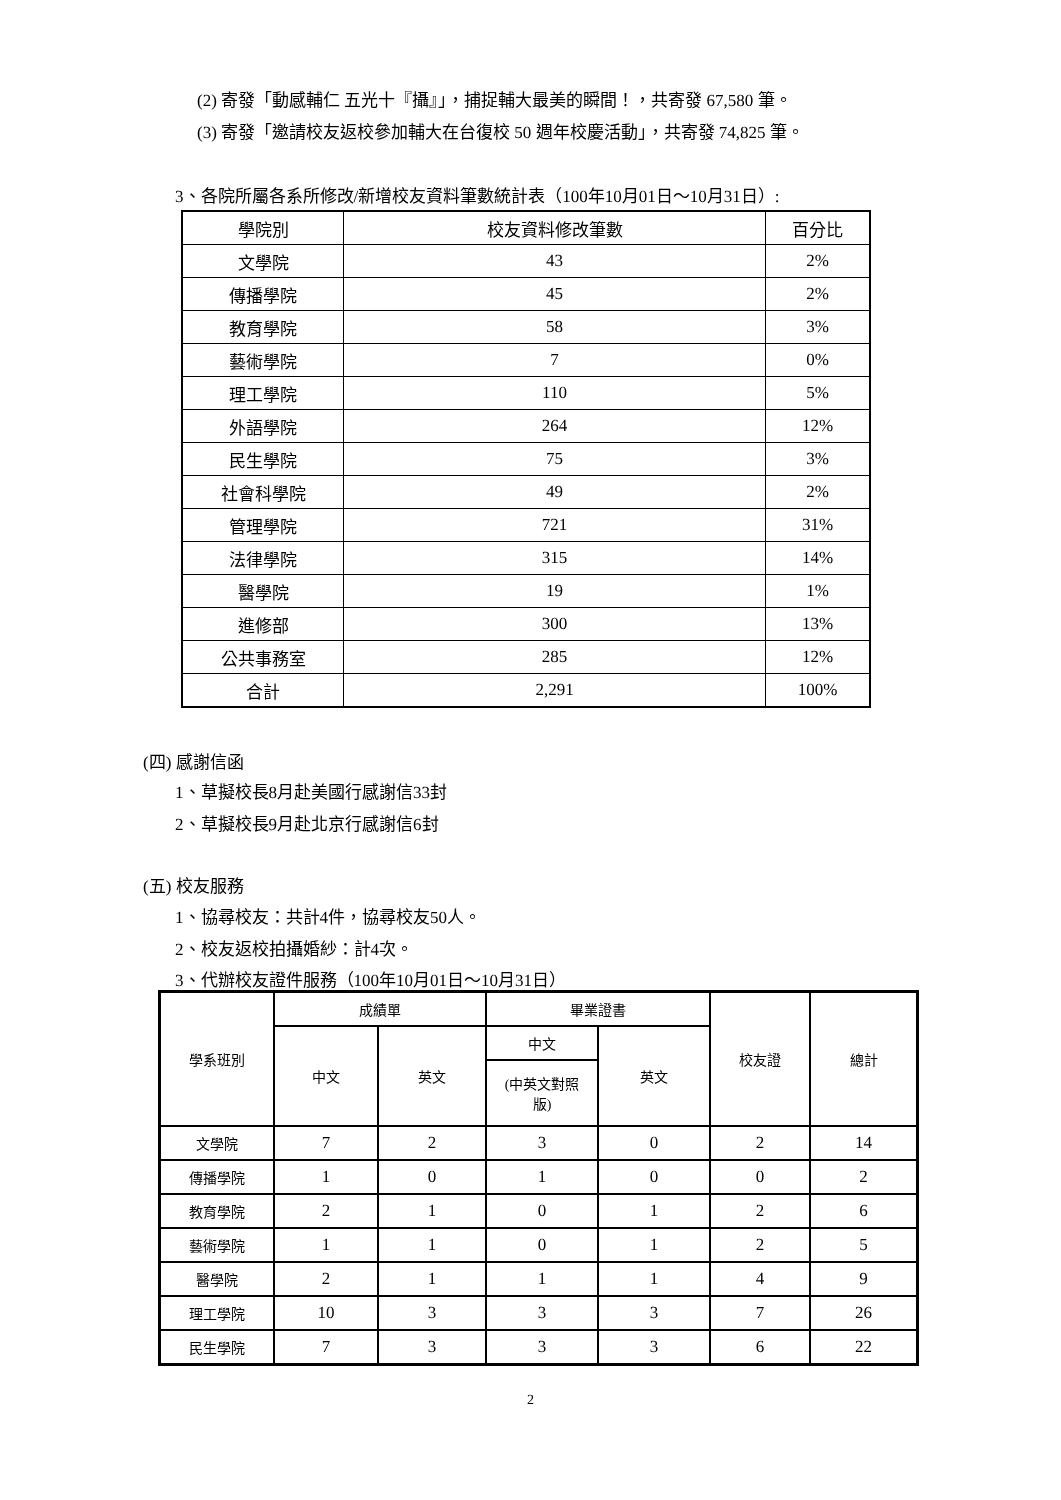(2) 寄發「動感輔仁 五光十『攝』」，捕捉輔大最美的瞬間！，共寄發 67,580 筆。
(3) 寄發「邀請校友返校參加輔大在台復校 50 週年校慶活動」，共寄發 74,825 筆。
3、各院所屬各系所修改/新增校友資料筆數統計表（100年10月01日～10月31日）:
| 學院別 | 校友資料修改筆數 | 百分比 |
| --- | --- | --- |
| 文學院 | 43 | 2% |
| 傳播學院 | 45 | 2% |
| 教育學院 | 58 | 3% |
| 藝術學院 | 7 | 0% |
| 理工學院 | 110 | 5% |
| 外語學院 | 264 | 12% |
| 民生學院 | 75 | 3% |
| 社會科學院 | 49 | 2% |
| 管理學院 | 721 | 31% |
| 法律學院 | 315 | 14% |
| 醫學院 | 19 | 1% |
| 進修部 | 300 | 13% |
| 公共事務室 | 285 | 12% |
| 合計 | 2,291 | 100% |
(四) 感謝信函
1、草擬校長8月赴美國行感謝信33封
2、草擬校長9月赴北京行感謝信6封
(五) 校友服務
1、協尋校友：共計4件，協尋校友50人。
2、校友返校拍攝婚紗：計4次。
3、代辦校友證件服務（100年10月01日～10月31日）
| 學系班別 | 成績單 | | 畢業證書 | | 校友證 | 總計 |
| --- | --- | --- | --- | --- | --- | --- |
| | 中文 | 英文 | 中文 | 英文 | | |
| | | | (中英文對照 版) | | | |
| 文學院 | 7 | 2 | 3 | 0 | 2 | 14 |
| 傳播學院 | 1 | 0 | 1 | 0 | 0 | 2 |
| 教育學院 | 2 | 1 | 0 | 1 | 2 | 6 |
| 藝術學院 | 1 | 1 | 0 | 1 | 2 | 5 |
| 醫學院 | 2 | 1 | 1 | 1 | 4 | 9 |
| 理工學院 | 10 | 3 | 3 | 3 | 7 | 26 |
| 民生學院 | 7 | 3 | 3 | 3 | 6 | 22 |
2